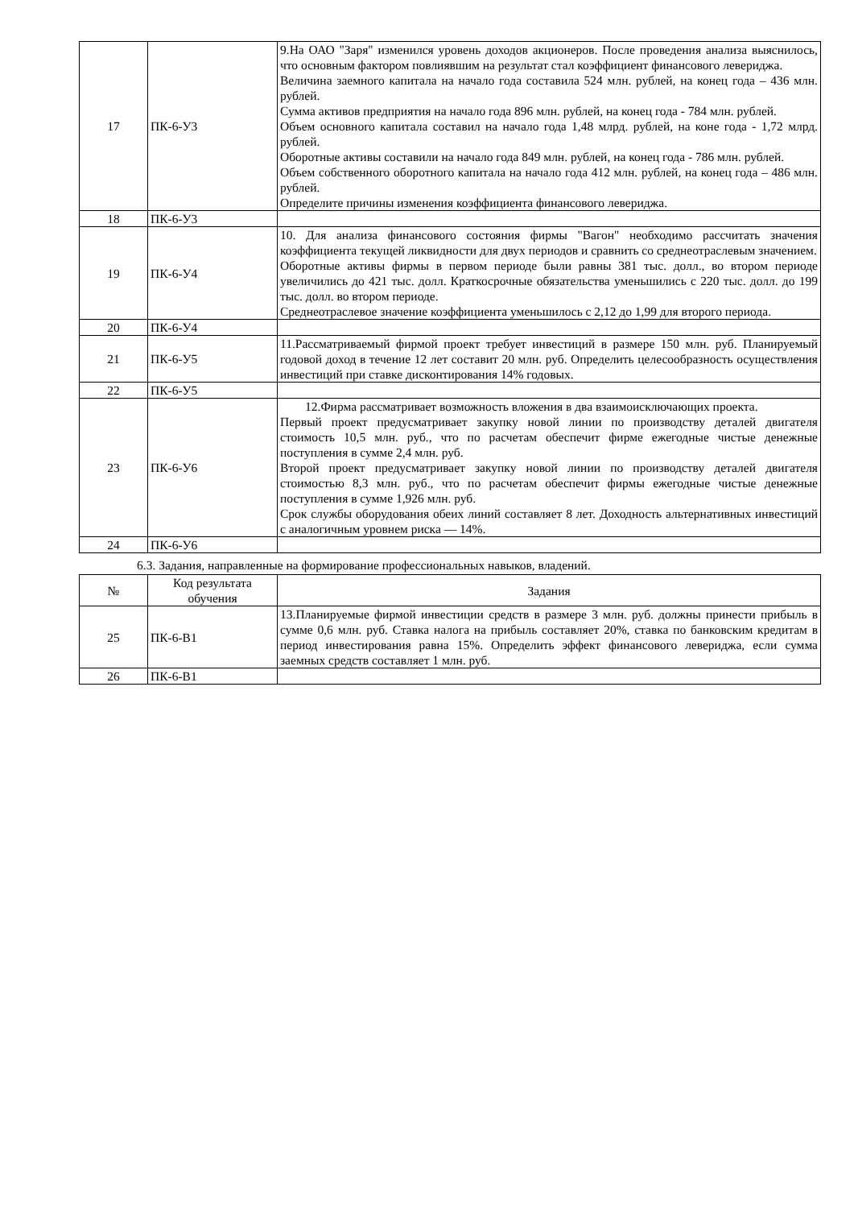| 17 | ПК-6-У3 | 9.На ОАО "Заря" изменился уровень доходов акционеров. После проведения анализа выяснилось, что основным фактором повлиявшим на результат стал коэффициент финансового левериджа. Величина заемного капитала на начало года составила 524 млн. рублей, на конец года – 436 млн. рублей. Сумма активов предприятия на начало года 896 млн. рублей, на конец года - 784 млн. рублей. Объем основного капитала составил на начало года 1,48 млрд. рублей, на коне года - 1,72 млрд. рублей. Оборотные активы составили на начало года 849 млн. рублей, на конец года - 786 млн. рублей. Объем собственного оборотного капитала на начало года 412 млн. рублей, на конец года – 486 млн. рублей. Определите причины изменения коэффициента финансового левериджа. |
| 18 | ПК-6-У3 | |
| 19 | ПК-6-У4 | 10. Для анализа финансового состояния фирмы "Вагон" необходимо рассчитать значения коэффициента текущей ликвидности для двух периодов и сравнить со среднеотраслевым значением. Оборотные активы фирмы в первом периоде были равны 381 тыс. долл., во втором периоде увеличились до 421 тыс. долл. Краткосрочные обязательства уменьшились с 220 тыс. долл. до 199 тыс. долл. во втором периоде. Среднеотраслевое значение коэффициента уменьшилось с 2,12 до 1,99 для второго периода. |
| 20 | ПК-6-У4 | |
| 21 | ПК-6-У5 | 11.Рассматриваемый фирмой проект требует инвестиций в размере 150 млн. руб. Планируемый годовой доход в течение 12 лет составит 20 млн. руб. Определить целесообразность осуществления инвестиций при ставке дисконтирования 14% годовых. |
| 22 | ПК-6-У5 | |
| 23 | ПК-6-У6 | 12.Фирма рассматривает возможность вложения в два взаимоисключающих проекта. Первый проект предусматривает закупку новой линии по производству деталей двигателя стоимость 10,5 млн. руб., что по расчетам обеспечит фирме ежегодные чистые денежные поступления в сумме 2,4 млн. руб. Второй проект предусматривает закупку новой линии по производству деталей двигателя стоимостью 8,3 млн. руб., что по расчетам обеспечит фирмы ежегодные чистые денежные поступления в сумме 1,926 млн. руб. Срок службы оборудования обеих линий составляет 8 лет. Доходность альтернативных инвестиций с аналогичным уровнем риска — 14%. |
| 24 | ПК-6-У6 | |
6.3. Задания, направленные на формирование профессиональных навыков, владений.
| № | Код результата обучения | Задания |
| --- | --- | --- |
| 25 | ПК-6-В1 | 13.Планируемые фирмой инвестиции средств в размере 3 млн. руб. должны принести прибыль в сумме 0,6 млн. руб. Ставка налога на прибыль составляет 20%, ставка по банковским кредитам в период инвестирования равна 15%. Определить эффект финансового левериджа, если сумма заемных средств составляет 1 млн. руб. |
| 26 | ПК-6-В1 | |